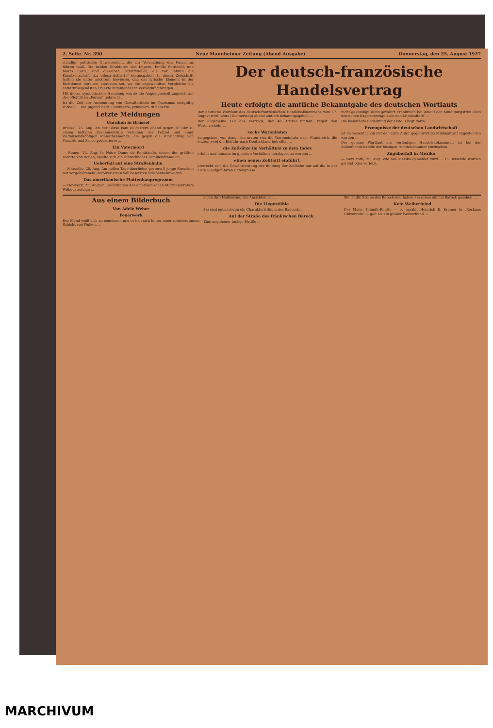2. Seite. Nr. 390 Neue Mannheimer Zeitung (Abend-Ausgabe) Donnerstag, den 25. August 1927
ständige politische Unwissenheit, die zur Verseichung des Faszismus führen muß. Die beiden Direktoren des Impero, Emilio Settimelli und Mario Carli, sind dieselben Schriftsteller, die vor Jahren die Kunstzeitschrift „La difesa dell'arte" herausgaben. In dieser Zeitschrift hatten sie unter anderem bewiesen, daß das lyrische Element in der Dichtkunst dort am stärksten sei, wo die angewandten Vergleiche die entferntliegendsten Objekte miteinander in Verbindung bringen ...
Mit dieser symbolischen Handlung wurde die Angelegenheit zugleich auf das öffentliche „Forum" gebracht ...
Ist die Zeit der Anwendung von Gewaltmitteln im Faszismus endgültig vorbei? ... Die Jugend siegt: Giovinezza, primavera di bellezza....
Letzte Meldungen
Unruhen in Brüssel
Brüssel, 25. Aug. An der Börse kam es gestern abend gegen 10 Uhr zu einem heftigen Zusammenstoß zwischen der Polizei und einer vieltausendköpfigen Menschenmenge, die gegen die Hinrichtung von Vanzetti und Sacco protestierte ...
Ein Vatermord
— Rouen, 24. Aug. In Notre Dame de Rondsballe, einem der größten Vororte von Rouen, spielte sich ein schreckliches Familiendrama ab ...
Ueberfall auf eine Straßenbahn
— Marseille, 25. Aug. Am hellen Tage überfielen gestern 5 junge Burschen mit vorgehaltenem Revolver einen voll besetzten Straßenbahnwagen ...
Das amerikanische Flottenbauprogramm
— Newyork, 25. August. Erklärungen des amerikanischen Marinesekretärs Wilbour zufolge ...
Der deutsch-französische Handelsvertrag
Heute erfolgte die amtliche Bekanntgabe des deutschen Wortlauts
Der deutsche Wortlaut des deutsch-französischen Handelsabkommens vom 17. August wird heute (Donnerstag) abend amtlich bekanntgegeben ...
Der allgemeine Teil des Vertrags, der 48 Artikel umfaßt, regelt den Warenverkehr ...
sechs Warenlisten
beigegeben, von denen die ersten vier die Wareneinfuhr nach Frankreich, die letzten zwei die Einfuhr nach Deutschland betreffen ...
die Zollsätze im Verhältnis zu dem Index
erhöht und müssen im gleichen Verhältnis herabgesetzt werden ...
einen neuen Zolltarif einführt,
erstreckt sich die Gewährleistung der Bindung der Zollhöhe nur auf die in der Liste B aufgeführten Erzeugnisse ...
nicht gekündigt, dann gewährt Frankreich bei Ablauf der Kündigungsfrist allen deutschen Exporterzeugnissen den Minimaltarif ...
Die besondere Bedeutung der Liste B liegt darin ...
Erzeugnisse der deutschen Landwirtschaft
ist im wesentlichen mit der Liste A der gegenwärtige Minimaltarif zugestanden worden ...
Der genaue Wortlaut des vorläufigen Handelsabkommens ist bei der Außenhandelsstelle der hiesigen Handelskammer einzusehen.
Zugüberfall in Mexiko
— New York, 25. Aug. Wie aus Mexiko gemeldet wird ... 15 Reisende wurden getötet oder verletzt.
Aus einem Bilderbuch
Von Adele Weber
Feuerwerk
Der Mond weiß sich zu benehmen und er hält sich hinter einer schleierdünnen Schicht von Wolken ...
legen ihre Halbierung der Ansichten vor ...
Die Liegestühle
Sie sind entschieden ein Charakteristikum des Badeorts ...
Auf der Straße des fränkischen Barock.
Eine ungeheuer lustige Straße ...
Sie ist die Straße des Barock und haben Sie schon einmal Barock gesehen ...
Kein Weiberfeind
Der Maler Schmitt-Reutte — so erzählt Heinrich E. Kromer in „Reclams Universum" — galt als ein großer Weiberfeind ...
MARCHIVUM